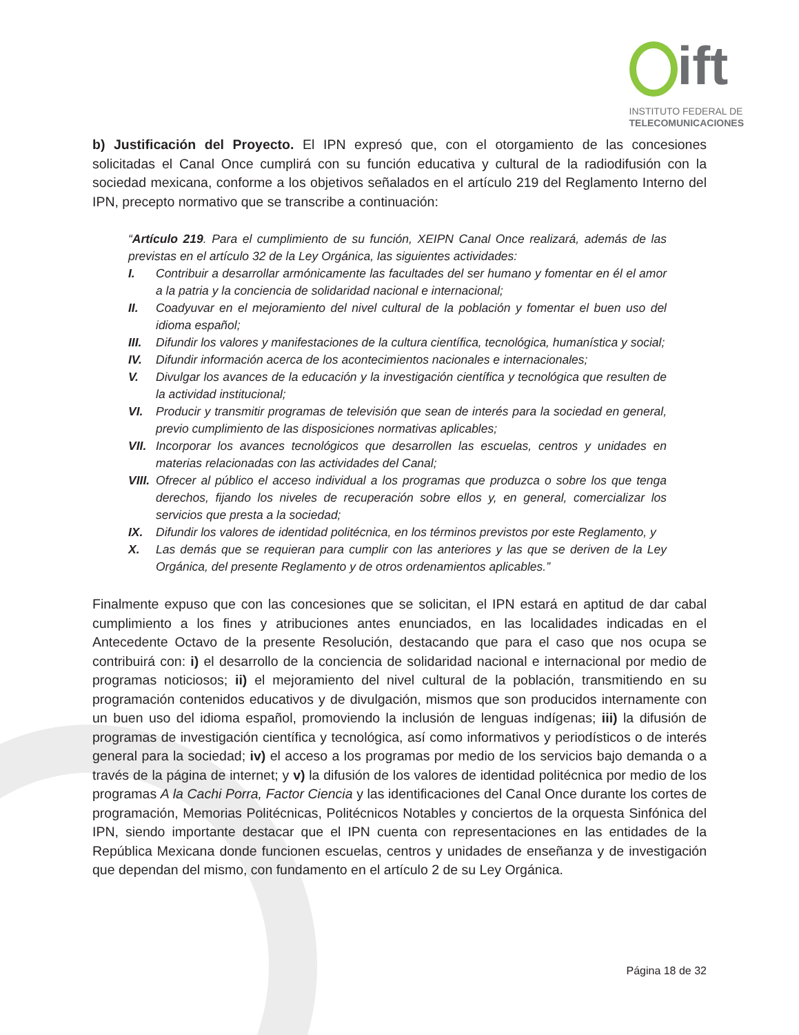ift
INSTITUTO FEDERAL DE
TELECOMUNICACIONES
b) Justificación del Proyecto. El IPN expresó que, con el otorgamiento de las concesiones solicitadas el Canal Once cumplirá con su función educativa y cultural de la radiodifusión con la sociedad mexicana, conforme a los objetivos señalados en el artículo 219 del Reglamento Interno del IPN, precepto normativo que se transcribe a continuación:
“Artículo 219. Para el cumplimiento de su función, XEIPN Canal Once realizará, además de las previstas en el artículo 32 de la Ley Orgánica, las siguientes actividades:
I. Contribuir a desarrollar armónicamente las facultades del ser humano y fomentar en él el amor a la patria y la conciencia de solidaridad nacional e internacional;
II. Coadyuvar en el mejoramiento del nivel cultural de la población y fomentar el buen uso del idioma español;
III. Difundir los valores y manifestaciones de la cultura científica, tecnológica, humanística y social;
IV. Difundir información acerca de los acontecimientos nacionales e internacionales;
V. Divulgar los avances de la educación y la investigación científica y tecnológica que resulten de la actividad institucional;
VI. Producir y transmitir programas de televisión que sean de interés para la sociedad en general, previo cumplimiento de las disposiciones normativas aplicables;
VII. Incorporar los avances tecnológicos que desarrollen las escuelas, centros y unidades en materias relacionadas con las actividades del Canal;
VIII. Ofrecer al público el acceso individual a los programas que produzca o sobre los que tenga derechos, fijando los niveles de recuperación sobre ellos y, en general, comercializar los servicios que presta a la sociedad;
IX. Difundir los valores de identidad politécnica, en los términos previstos por este Reglamento, y
X. Las demás que se requieran para cumplir con las anteriores y las que se deriven de la Ley Orgánica, del presente Reglamento y de otros ordenamientos aplicables.”
Finalmente expuso que con las concesiones que se solicitan, el IPN estará en aptitud de dar cabal cumplimiento a los fines y atribuciones antes enunciados, en las localidades indicadas en el Antecedente Octavo de la presente Resolución, destacando que para el caso que nos ocupa se contribuirá con: i) el desarrollo de la conciencia de solidaridad nacional e internacional por medio de programas noticiosos; ii) el mejoramiento del nivel cultural de la población, transmitiendo en su programación contenidos educativos y de divulgación, mismos que son producidos internamente con un buen uso del idioma español, promoviendo la inclusión de lenguas indígenas; iii) la difusión de programas de investigación científica y tecnológica, así como informativos y periodísticos o de interés general para la sociedad; iv) el acceso a los programas por medio de los servicios bajo demanda o a través de la página de internet; y v) la difusión de los valores de identidad politécnica por medio de los programas A la Cachi Porra, Factor Ciencia y las identificaciones del Canal Once durante los cortes de programación, Memorias Politécnicas, Politécnicos Notables y conciertos de la orquesta Sinfónica del IPN, siendo importante destacar que el IPN cuenta con representaciones en las entidades de la República Mexicana donde funcionen escuelas, centros y unidades de enseñanza y de investigación que dependan del mismo, con fundamento en el artículo 2 de su Ley Orgánica.
Página 18 de 32